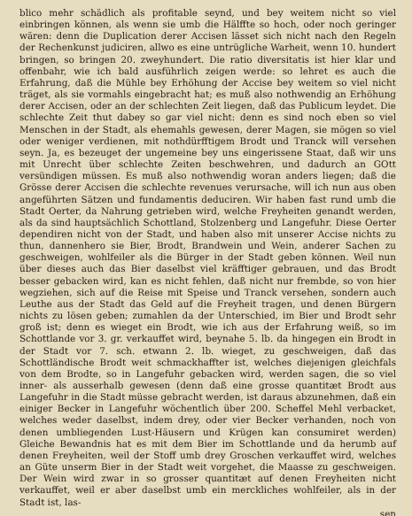blico mehr schädlich als profitable seynd, und bey weitem nicht so viel einbringen können, als wenn sie umb die Hälffte so hoch, oder noch geringer wären: denn die Duplication derer Accisen lässet sich nicht nach den Regeln der Rechenkunst judiciren, allwo es eine untrügliche Warheit, wenn 10. hundert bringen, so bringen 20. zweyhundert. Die ratio diversitatis ist hier klar und offenbahr, wie ich bald ausführlich zeigen werde: so lehret es auch die Erfahrung, daß die Mühle bey Erhöhung der Accise bey weitem so viel nicht träget, als sie vormahls eingebracht hat; es muß also nothwendig an Erhöhung derer Accisen, oder an der schlechten Zeit liegen, daß das Publicum leydet. Die schlechte Zeit thut dabey so gar viel nicht: denn es sind noch eben so viel Menschen in der Stadt, als ehemahls gewesen, derer Magen, sie mögen so viel oder weniger verdienen, mit nothdürfftigem Brodt und Tranck will versehen seyn. Ja, es bezeuget der ungemeine bey uns eingerissene Staat, daß wir uns mit Unrecht über schlechte Zeiten beschwehren, und dadurch an GOtt versündigen müssen. Es muß also nothwendig woran anders liegen; daß die Grösse derer Accisen die schlechte revenues verursache, will ich nun aus oben angeführten Sätzen und fundamentis deduciren. Wir haben fast rund umb die Stadt Oerter, da Nahrung getrieben wird, welche Freyheiten genandt werden, als da sind hauptsächlich Schottland, Stolzenberg und Langefuhr. Diese Oerter dependiren nicht von der Stadt, und haben also mit unserer Accise nichts zu thun, dannenhero sie Bier, Brodt, Brandwein und Wein, anderer Sachen zu geschweigen, wohlfeiler als die Bürger in der Stadt geben können. Weil nun über dieses auch das Bier daselbst viel kräfftiger gebrauen, und das Brodt besser gebacken wird, kan es nicht fehlen, daß nicht nur frembde, so von hier wegziehen, sich auf die Reise mit Speise und Tranck versehen, sondern auch Leuthe aus der Stadt das Geld auf die Freyheit tragen, und denen Bürgern nichts zu lösen geben; zumahlen da der Unterschied, im Bier und Brodt sehr groß ist; denn es wieget ein Brodt, wie ich aus der Erfahrung weiß, so im Schottlande vor 3. gr. verkauffet wird, beynahe 5. lb. da hingegen ein Brodt in der Stadt vor 7. sch. etwann 2. lb. wieget, zu geschweigen, daß das Schottländische Brodt weit schmackhaffter ist, welches diejenigen gleichfals von dem Brodte, so in Langefuhr gebacken wird, werden sagen, die so viel inner- als ausserhalb gewesen (denn daß eine grosse quantitæt Brodt aus Langefuhr in die Stadt müsse gebracht werden, ist daraus abzunehmen, daß ein einiger Becker in Langefuhr wöchentlich über 200. Scheffel Mehl verbacket, welches weder daselbst, indem drey, oder vier Becker verhanden, noch von denen umbliegenden Lust-Häusern und Krügen kan consumiret werden) Gleiche Bewandnis hat es mit dem Bier im Schottlande und da herumb auf denen Freyheiten, weil der Stoff umb drey Groschen verkauffet wird, welches an Güte unserm Bier in der Stadt weit vorgehet, die Maasse zu geschweigen. Der Wein wird zwar in so grosser quantitæt auf denen Freyheiten nicht verkauffet, weil er aber daselbst umb ein merckliches wohlfeiler, als in der Stadt ist, las-
sen